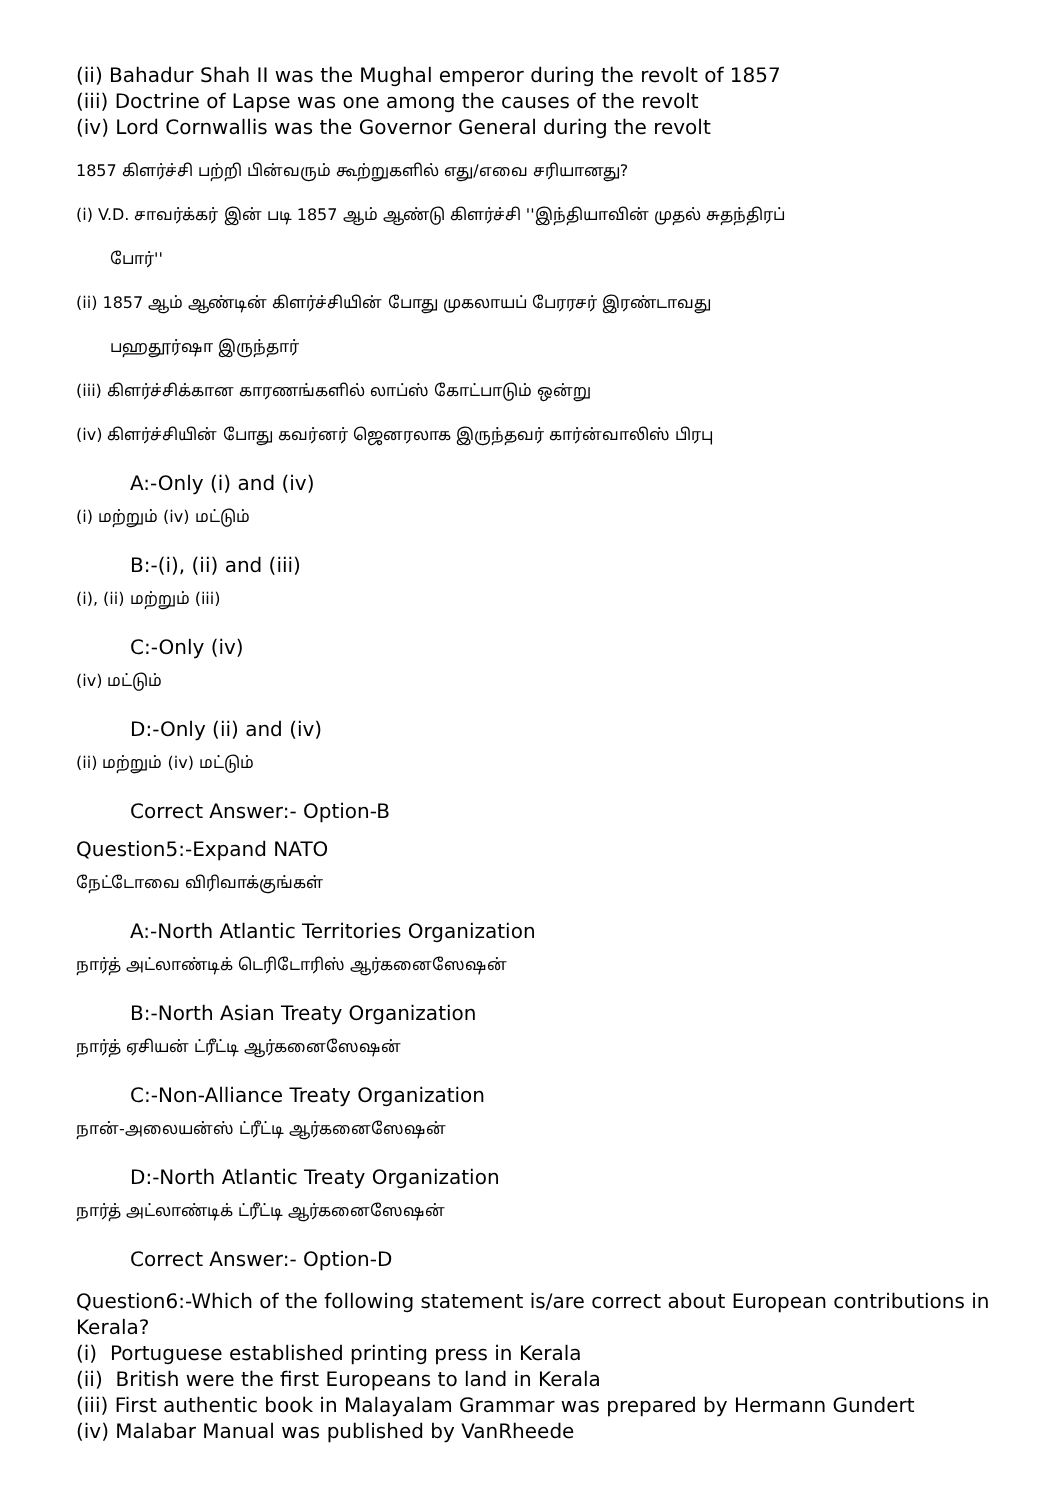(ii) Bahadur Shah II was the Mughal emperor during the revolt of 1857
(iii) Doctrine of Lapse was one among the causes of the revolt
(iv) Lord Cornwallis was the Governor General during the revolt
1857 கிளர்ச்சி பற்றி பின்வரும் கூற்றுகளில் எது/எவை சரியானது?
(i) V.D. சாவர்க்கர் இன் படி 1857 ஆம் ஆண்டு கிளர்ச்சி ''இந்தியாவின் முதல் சுதந்திரப்
போர்''
(ii) 1857 ஆம் ஆண்டின் கிளர்ச்சியின் போது முகலாயப் பேரரசர் இரண்டாவது
பஹதூர்ஷா இருந்தார்
(iii) கிளர்ச்சிக்கான காரணங்களில் லாப்ஸ் கோட்பாடும் ஒன்று
(iv) கிளர்ச்சியின் போது கவர்னர் ஜெனரலாக இருந்தவர் கார்ன்வாலிஸ் பிரபு
A:-Only (i) and (iv)
(i) மற்றும் (iv) மட்டும்
B:-(i), (ii) and (iii)
(i), (ii) மற்றும் (iii)
C:-Only (iv)
(iv) மட்டும்
D:-Only (ii) and (iv)
(ii) மற்றும் (iv) மட்டும்
Correct Answer:- Option-B
Question5:-Expand NATO
நேட்டோவை விரிவாக்குங்கள்
A:-North Atlantic Territories Organization
நார்த் அட்லாண்டிக் டெரிடோரிஸ் ஆர்கனைஸேஷன்
B:-North Asian Treaty Organization
நார்த் ஏசியன் ட்ரீட்டி ஆர்கனைஸேஷன்
C:-Non-Alliance Treaty Organization
நான்-அலையன்ஸ் ட்ரீட்டி ஆர்கனைஸேஷன்
D:-North Atlantic Treaty Organization
நார்த் அட்லாண்டிக் ட்ரீட்டி ஆர்கனைஸேஷன்
Correct Answer:- Option-D
Question6:-Which of the following statement is/are correct about European contributions in Kerala?
(i) Portuguese established printing press in Kerala
(ii) British were the first Europeans to land in Kerala
(iii) First authentic book in Malayalam Grammar was prepared by Hermann Gundert
(iv) Malabar Manual was published by VanRheede